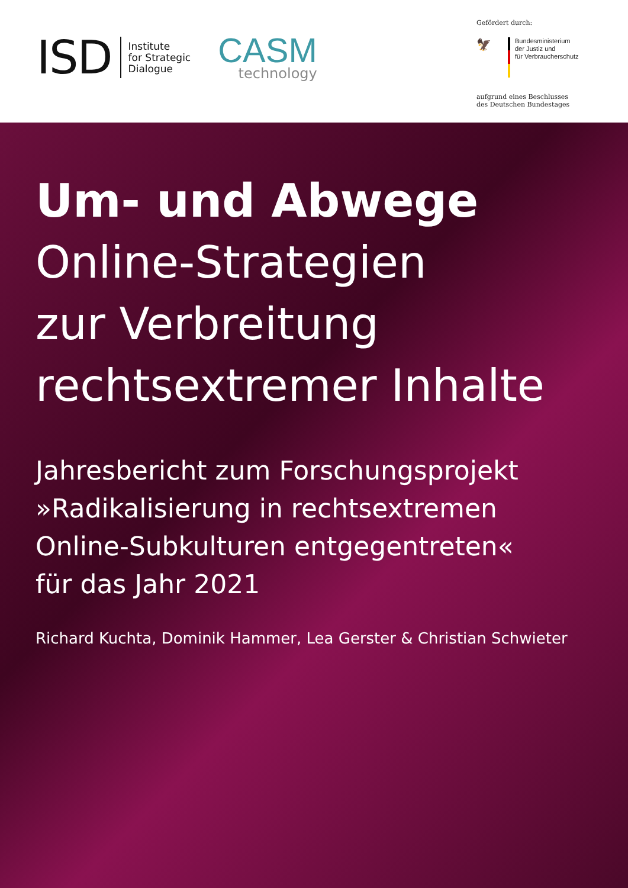ISD
Institute
for Strategic
Dialogue
CASM
technology
Gefördert durch:
🦅
Bundesministerium
der Justiz und
für Verbraucherschutz
aufgrund eines Beschlusses
des Deutschen Bundestages
Um- und Abwege
Online-Strategien
zur Verbreitung
rechtsextremer Inhalte
Jahresbericht zum Forschungsprojekt
»Radikalisierung in rechtsextremen
Online-Subkulturen entgegentreten«
für das Jahr 2021
Richard Kuchta, Dominik Hammer, Lea Gerster & Christian Schwieter